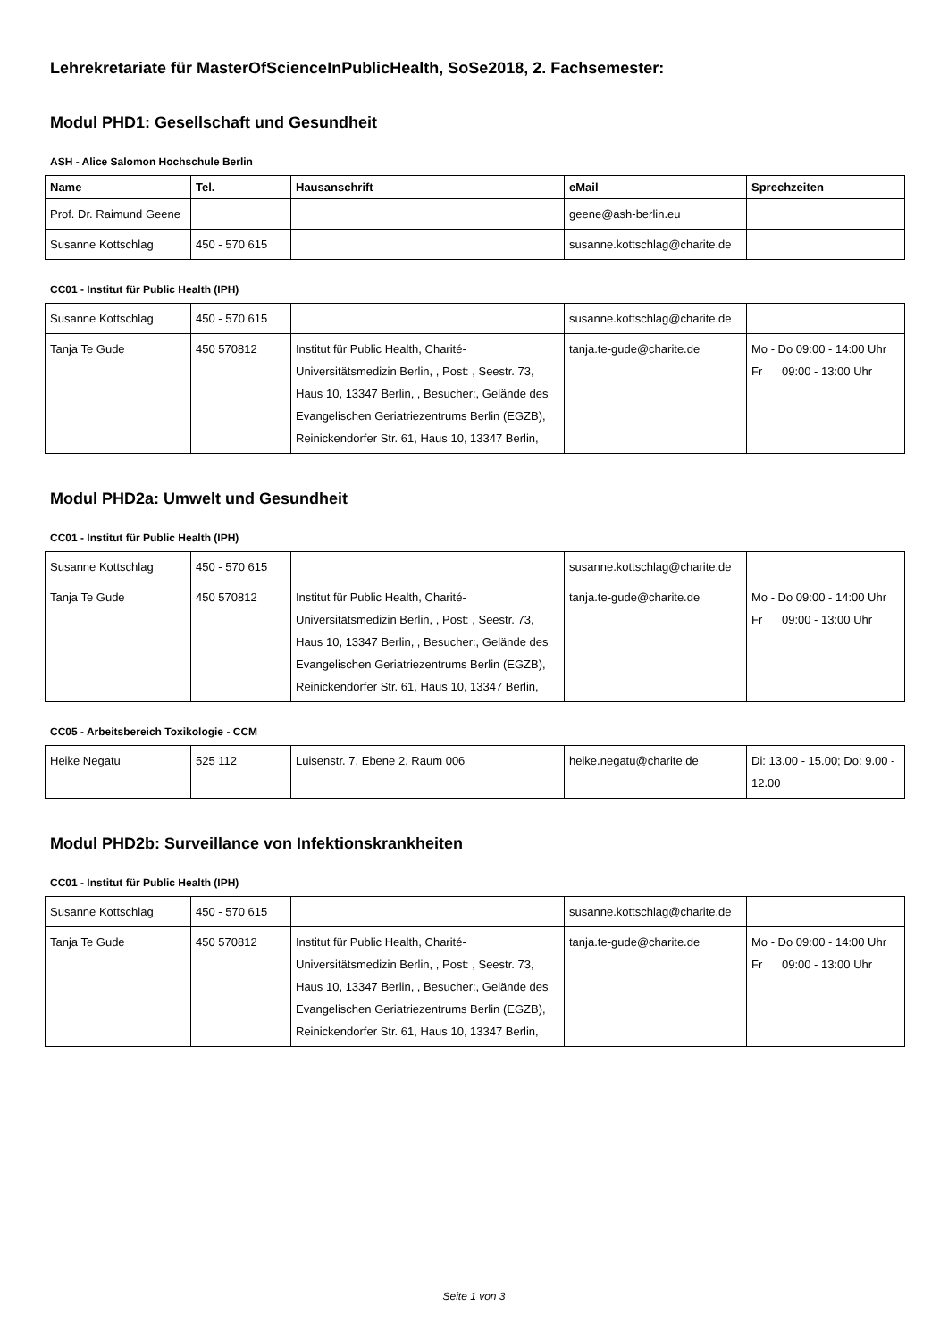Lehrekretariate für MasterOfScienceInPublicHealth, SoSe2018, 2. Fachsemester:
Modul PHD1: Gesellschaft und Gesundheit
ASH - Alice Salomon Hochschule Berlin
| Name | Tel. | Hausanschrift | eMail | Sprechzeiten |
| --- | --- | --- | --- | --- |
| Prof. Dr. Raimund Geene | | | geene@ash-berlin.eu | |
| Susanne Kottschlag | 450 - 570 615 | | susanne.kottschlag@charite.de | |
CC01 - Institut für Public Health (IPH)
| Susanne Kottschlag | 450 - 570 615 | | susanne.kottschlag@charite.de | |
| Tanja Te Gude | 450 570812 | Institut für Public Health, Charité-Universitätsmedizin Berlin, , Post: , Seestr. 73, Haus 10, 13347 Berlin, , Besucher:, Gelände des Evangelischen Geriatriezentrums Berlin (EGZB), Reinickendorfer Str. 61, Haus 10, 13347 Berlin, | tanja.te-gude@charite.de | Mo - Do 09:00 - 14:00 Uhr Fr 09:00 - 13:00 Uhr |
Modul PHD2a: Umwelt und Gesundheit
CC01 - Institut für Public Health (IPH)
| Susanne Kottschlag | 450 - 570 615 | | susanne.kottschlag@charite.de | |
| Tanja Te Gude | 450 570812 | Institut für Public Health, Charité-Universitätsmedizin Berlin, , Post: , Seestr. 73, Haus 10, 13347 Berlin, , Besucher:, Gelände des Evangelischen Geriatriezentrums Berlin (EGZB), Reinickendorfer Str. 61, Haus 10, 13347 Berlin, | tanja.te-gude@charite.de | Mo - Do 09:00 - 14:00 Uhr Fr 09:00 - 13:00 Uhr |
CC05 - Arbeitsbereich Toxikologie - CCM
| Heike Negatu | 525 112 | Luisenstr. 7, Ebene 2, Raum 006 | heike.negatu@charite.de | Di: 13.00 - 15.00; Do: 9.00 - 12.00 |
Modul PHD2b: Surveillance von Infektionskrankheiten
CC01 - Institut für Public Health (IPH)
| Susanne Kottschlag | 450 - 570 615 | | susanne.kottschlag@charite.de | |
| Tanja Te Gude | 450 570812 | Institut für Public Health, Charité-Universitätsmedizin Berlin, , Post: , Seestr. 73, Haus 10, 13347 Berlin, , Besucher:, Gelände des Evangelischen Geriatriezentrums Berlin (EGZB), Reinickendorfer Str. 61, Haus 10, 13347 Berlin, | tanja.te-gude@charite.de | Mo - Do 09:00 - 14:00 Uhr Fr 09:00 - 13:00 Uhr |
Seite 1 von 3